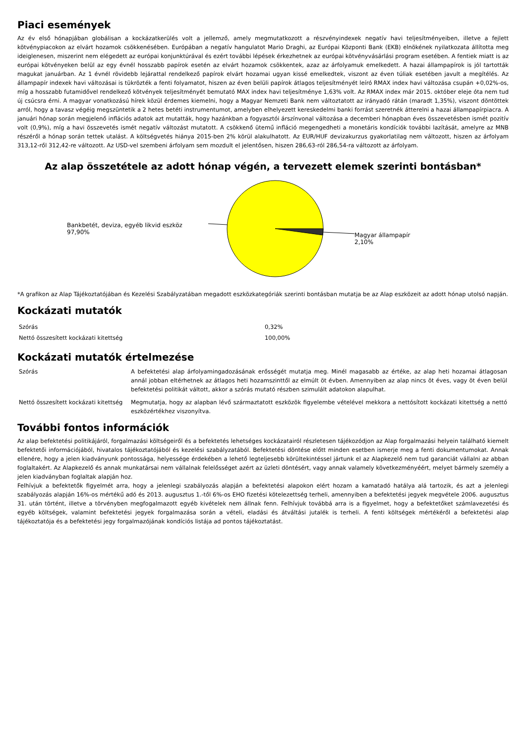Piaci események
Az év első hónapjában globálisan a kockázatkerülés volt a jellemző, amely megmutatkozott a részvényindexek negatív havi teljesítményeiben, illetve a fejlett kötvénypiacokon az elvárt hozamok csökkenésében. Európában a negatív hangulatot Mario Draghi, az Európai Központi Bank (EKB) elnökének nyilatkozata állította meg ideiglenesen, miszerint nem elégedett az európai konjunktúrával és ezért további lépések érkezhetnek az európai kötvényvásárlási program esetében. A fentiek miatt is az európai kötvényeken belül az egy évnél hosszabb papírok esetén az elvárt hozamok csökkentek, azaz az árfolyamuk emelkedett. A hazai állampapírok is jól tartották magukat januárban. Az 1 évnél rövidebb lejárattal rendelkező papírok elvárt hozamai ugyan kissé emelkedtek, viszont az éven túliak esetében javult a megítélés. Az állampapír indexek havi változásai is tükrözték a fenti folyamatot, hiszen az éven belüli papírok átlagos teljesítményét leíró RMAX index havi változása csupán +0,02%-os, míg a hosszabb futamidővel rendelkező kötvények teljesítményét bemutató MAX index havi teljesítménye 1,63% volt. Az RMAX index már 2015. október eleje óta nem tud új csúcsra érni. A magyar vonatkozású hírek közül érdemes kiemelni, hogy a Magyar Nemzeti Bank nem változtatott az irányadó rátán (maradt 1,35%), viszont döntöttek arról, hogy a tavasz végéig megszüntetik a 2 hetes betéti instrumentumot, amelyben elhelyezett kereskedelmi banki forrást szeretnék átterelni a hazai állampapírpiacra. A januári hónap során megjelenő inflációs adatok azt mutatták, hogy hazánkban a fogyasztói árszínvonal változása a decemberi hónapban éves összevetésben ismét pozitív volt (0,9%), míg a havi összevetés ismét negatív változást mutatott. A csökkenő ütemű infláció megengedheti a monetáris kondíciók további lazítását, amelyre az MNB részéről a hónap során tettek utalást. A költségvetés hiánya 2015-ben 2% körül alakulhatott. Az EUR/HUF devizakurzus gyakorlatilag nem változott, hiszen az árfolyam 313,12-ről 312,42-re változott. Az USD-vel szembeni árfolyam sem mozdult el jelentősen, hiszen 286,63-ról 286,54-ra változott az árfolyam.
Az alap összetétele az adott hónap végén, a tervezett elemek szerinti bontásban*
Bankbetét, deviza, egyéb likvid eszköz
97,90%
Magyar állampapír
2,10%
*A grafikon az Alap Tájékoztatójában és Kezelési Szabályzatában megadott eszközkategóriák szerinti bontásban mutatja be az Alap eszközeit az adott hónap utolsó napján.
Kockázati mutatók
| Szórás | 0,32% |
| Nettó összesített kockázati kitettség | 100,00% |
Kockázati mutatók értelmezése
| Szórás | A befektetési alap árfolyamingadozásának erősségét mutatja meg. Minél magasabb az értéke, az alap heti hozamai átlagosan annál jobban eltérhetnek az átlagos heti hozamszinttől az elmúlt öt évben. Amennyiben az alap nincs öt éves, vagy öt éven belül befektetési politikát váltott, akkor a szórás mutató részben szimulált adatokon alapulhat. |
| Nettó összesített kockázati kitettség | Megmutatja, hogy az alapban lévő származtatott eszközök figyelembe vételével mekkora a nettósított kockázati kitettség a nettó eszközértékhez viszonyítva. |
További fontos információk
Az alap befektetési politikájáról, forgalmazási költségeiről és a befektetés lehetséges kockázatairól részletesen tájékozódjon az Alap forgalmazási helyein található kiemelt befektetői információjából, hivatalos tájékoztatójából és kezelési szabályzatából. Befektetési döntése előtt minden esetben ismerje meg a fenti dokumentumokat. Annak ellenére, hogy a jelen kiadványunk pontossága, helyessége érdekében a lehető legteljesebb körültekintéssel jártunk el az Alapkezelő nem tud garanciát vállalni az abban foglaltakért. Az Alapkezelő és annak munkatársai nem vállalnak felelősséget azért az üzleti döntésért, vagy annak valamely következményéért, melyet bármely személy a jelen kiadványban foglaltak alapján hoz.
Felhívjuk a befektetők figyelmét arra, hogy a jelenlegi szabályozás alapján a befektetési alapokon elért hozam a kamatadó hatálya alá tartozik, és azt a jelenlegi szabályozás alapján 16%-os mértékű adó és 2013. augusztus 1.-től 6%-os EHO fizetési kötelezettség terheli, amennyiben a befektetési jegyek megvétele 2006. augusztus 31. után történt, illetve a törvényben megfogalmazott egyéb kivételek nem állnak fenn. Felhívjuk továbbá arra is a figyelmet, hogy a befektetőket számlavezetési és egyéb költségek, valamint befektetési jegyek forgalmazása során a vételi, eladási és átváltási jutalék is terheli. A fenti költségek mértékéről a befektetési alap tájékoztatója és a befektetési jegy forgalmazójának kondíciós listája ad pontos tájékoztatást.